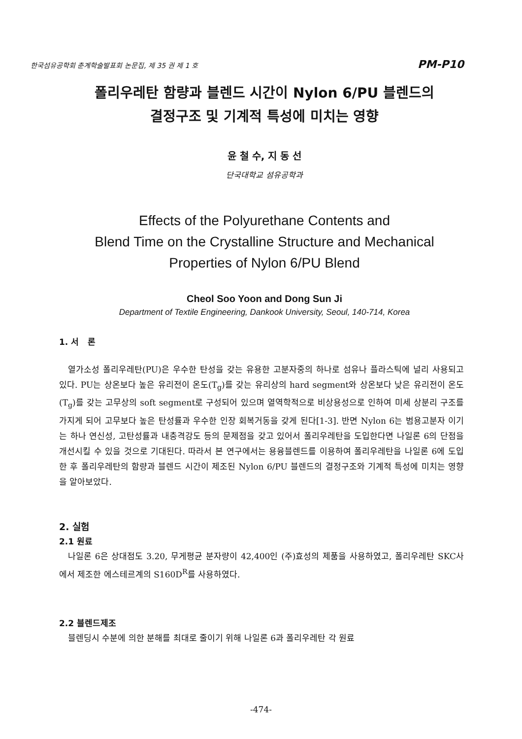한국섬유공학회 춘계학술발표회 논문집, 제 35 권 제 1 호 PM-P10
폴리우레탄 함량과 블렌드 시간이 Nylon 6/PU 블렌드의
결정구조 및 기계적 특성에 미치는 영향
윤 철 수, 지 동 선
단국대학교 섬유공학과
Effects of the Polyurethane Contents and
Blend Time on the Crystalline Structure and Mechanical
Properties of Nylon 6/PU Blend
Cheol Soo Yoon and Dong Sun Ji
Department of Textile Engineering, Dankook University, Seoul, 140-714, Korea
1. 서 론
열가소성 폴리우레탄(PU)은 우수한 탄성을 갖는 유용한 고분자중의 하나로 섬유나 플라스틱에 널리 사용되고 있다. PU는 상온보다 높은 유리전이 온도(T<sub>g</sub>)를 갖는 유리상의 hard segment와 상온보다 낮은 유리전이 온도(T<sub>g</sub>)를 갖는 고무상의 soft segment로 구성되어 있으며 열역학적으로 비상용성으로 인하여 미세 상분리 구조를 가지게 되어 고무보다 높은 탄성률과 우수한 인장 회복거동을 갖게 된다[1-3]. 반면 Nylon 6는 범용고분자 이기는 하나 연신성, 고탄성률과 내충격강도 등의 문제점을 갖고 있어서 폴리우레탄을 도입한다면 나일론 6의 단점을 개선시킬 수 있을 것으로 기대된다. 따라서 본 연구에서는 용융블렌드를 이용하여 폴리우레탄을 나일론 6에 도입한 후 폴리우레탄의 함량과 블렌드 시간이 제조된 Nylon 6/PU 블렌드의 결정구조와 기계적 특성에 미치는 영향을 알아보았다.
2. 실험
2.1 원료
나일론 6은 상대점도 3.20, 무게평균 분자량이 42,400인 (주)효성의 제품을 사용하였고, 폴리우레탄 SKC사에서 제조한 에스테르계의 S160D<sup>R</sup>를 사용하였다.
2.2 블렌드제조
블렌딩시 수분에 의한 분해를 최대로 줄이기 위해 나일론 6과 폴리우레탄 각 원료
-474-